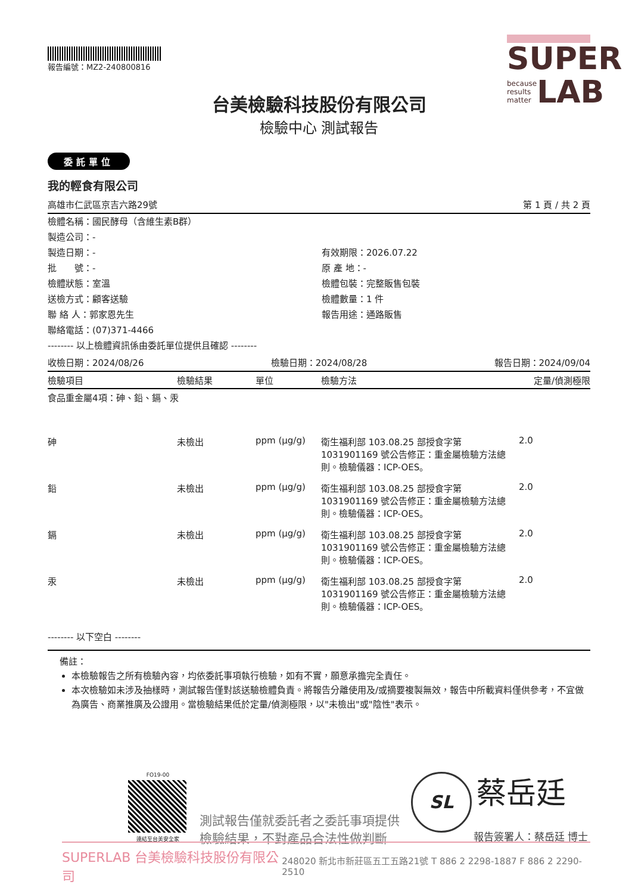報告編號：MZ2-240800816
SUPER
because
results
matter LAB
台美檢驗科技股份有限公司
檢驗中心 測試報告
委託單位
我的輕食有限公司
高雄市仁武區京吉六路29號 第 1 頁 / 共 2 頁
| 檢體名稱：國民酵母（含維生素B群） | |
| 製造公司：- | |
| 製造日期：- | 有效期限：2026.07.22 |
| 批 號：- | 原 產 地：- |
| 檢體狀態：室溫 | 檢體包裝：完整販售包裝 |
| 送檢方式：顧客送驗 | 檢體數量：1 件 |
| 聯 絡 人：郭家恩先生 | 報告用途：通路販售 |
| 聯絡電話：(07)371-4466 | |
| -------- 以上檢體資訊係由委託單位提供且確認 -------- | |
收檢日期：2024/08/26 檢驗日期：2024/08/28 報告日期：2024/09/04
| 檢驗項目 | 檢驗結果 | 單位 | 檢驗方法 | 定量/偵測極限 |
| --- | --- | --- | --- | --- |
| 食品重金屬4項：砷、鉛、鎘、汞 | | | | |
| 砷 | 未檢出 | ppm (μg/g) | 衛生福利部 103.08.25 部授食字第 1031901169 號公告修正：重金屬檢驗方法總則。檢驗儀器：ICP-OES。 | 2.0 |
| 鉛 | 未檢出 | ppm (μg/g) | 衛生福利部 103.08.25 部授食字第 1031901169 號公告修正：重金屬檢驗方法總則。檢驗儀器：ICP-OES。 | 2.0 |
| 鎘 | 未檢出 | ppm (μg/g) | 衛生福利部 103.08.25 部授食字第 1031901169 號公告修正：重金屬檢驗方法總則。檢驗儀器：ICP-OES。 | 2.0 |
| 汞 | 未檢出 | ppm (μg/g) | 衛生福利部 103.08.25 部授食字第 1031901169 號公告修正：重金屬檢驗方法總則。檢驗儀器：ICP-OES。 | 2.0 |
-------- 以下空白 --------
備註：
本檢驗報告之所有檢驗內容，均依委託事項執行檢驗，如有不實，願意承擔完全責任。
本次檢驗如未涉及抽樣時，測試報告僅對該送驗檢體負責。將報告分離使用及/或摘要複製無效，報告中所載資料僅供參考，不宜做為廣告、商業推廣及公證用。當檢驗結果低於定量/偵測極限，以"未檢出"或"陰性"表示。
FO19-00
連結至台美安全家
測試報告僅就委託者之委託事項提供
檢驗結果，不對產品合法性做判斷
SL 蔡岳廷
報告簽署人：蔡岳廷 博士
SUPERLAB 台美檢驗科技股份有限公司 248020 新北市新莊區五工五路21號 T 886 2 2298-1887 F 886 2 2290-2510